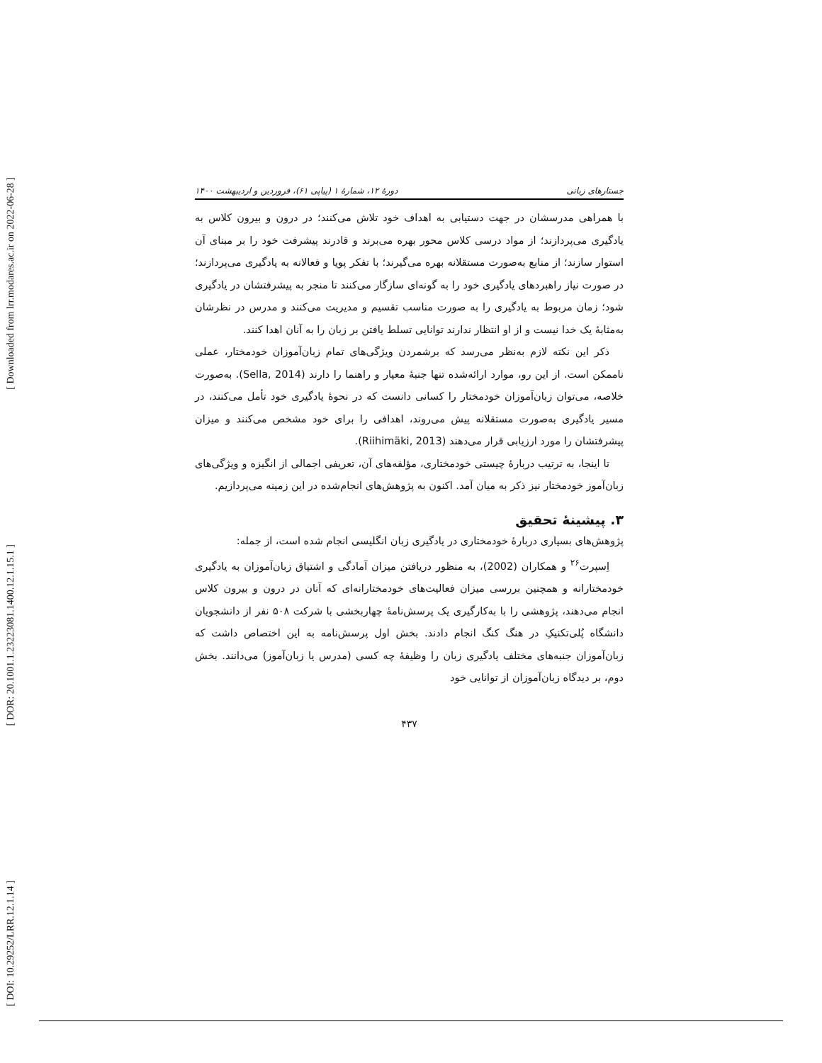[ Downloaded from lrr.modares.ac.ir on 2022-06-28 ]
[ DOR: 20.1001.1.23223081.1400.12.1.15.1 ]
[ DOI: 10.29252/LRR.12.1.14 ]
جستارهای زبانی دورهٔ ۱۲، شمارهٔ ۱ (پیاپی ۶۱)، فروردین و اردیبهشت ۱۴۰۰
با همراهی مدرسشان در جهت دستیابی به اهداف خود تلاش می‌کنند؛ در درون و بیرون کلاس به یادگیری می‌پردازند؛ از مواد درسی کلاس محور بهره می‌برند و قادرند پیشرفت خود را بر مبنای آن استوار سازند؛ از منابع به‌صورت مستقلانه بهره می‌گیرند؛ با تفکر پویا و فعالانه به یادگیری می‌پردازند؛ در صورت نیاز راهبردهای یادگیری خود را به گونه‌ای سازگار می‌کنند تا منجر به پیشرفتشان در یادگیری شود؛ زمان مربوط به یادگیری را به صورت مناسب تقسیم و مدیریت می‌کنند و مدرس در نظرشان به‌مثابهٔ یک خدا نیست و از او انتظار ندارند توانایی تسلط یافتن بر زبان را به آنان اهدا کنند.
ذکر این نکته لازم به‌نظر می‌رسد که برشمردن ویژگی‌های تمام زبان‌آموزان خودمختار، عملی ناممکن است. از این رو، موارد ارائه‌شده تنها جنبهٔ معیار و راهنما را دارند (Sella, 2014). به‌صورت خلاصه، می‌توان زبان‌آموزان خودمختار را کسانی دانست که در نحوهٔ یادگیری خود تأمل می‌کنند، در مسیر یادگیری به‌صورت مستقلانه پیش می‌روند، اهدافی را برای خود مشخص می‌کنند و میزان پیشرفتشان را مورد ارزیابی قرار می‌دهند (Riihimäki, 2013).
تا اینجا، به ترتیب دربارهٔ چیستی خودمختاری، مؤلفه‌های آن، تعریفی اجمالی از انگیزه و ویژگی‌های زبان‌آموز خودمختار نیز ذکر به میان آمد. اکنون به پژوهش‌های انجام‌شده در این زمینه می‌پردازیم.
۳. پیشینهٔ تحقیق
پژوهش‌های بسیاری دربارهٔ خودمختاری در یادگیری زبان انگلیسی انجام شده است، از جمله:
اِسپرت<sup>۲۶</sup> و همکاران (2002)، به منظور دریافتن میزان آمادگی و اشتیاق زبان‌آموزان به یادگیری خودمختارانه و همچنین بررسی میزان فعالیت‌های خودمختارانه‌ای که آنان در درون و بیرون کلاس انجام می‌دهند، پژوهشی را با به‌کارگیری یک پرسش‌نامهٔ چهاربخشی با شرکت ۵۰۸ نفر از دانشجویان دانشگاه پُلی‌تکنیکِ در هنگ کنگ انجام دادند. بخش اول پرسش‌نامه به این اختصاص داشت که زبان‌آموزان جنبه‌های مختلف یادگیری زبان را وظیفهٔ چه کسی (مدرس یا زبان‌آموز) می‌دانند. بخش دوم، بر دیدگاه زبان‌آموزان از توانایی خود
۴۳۷